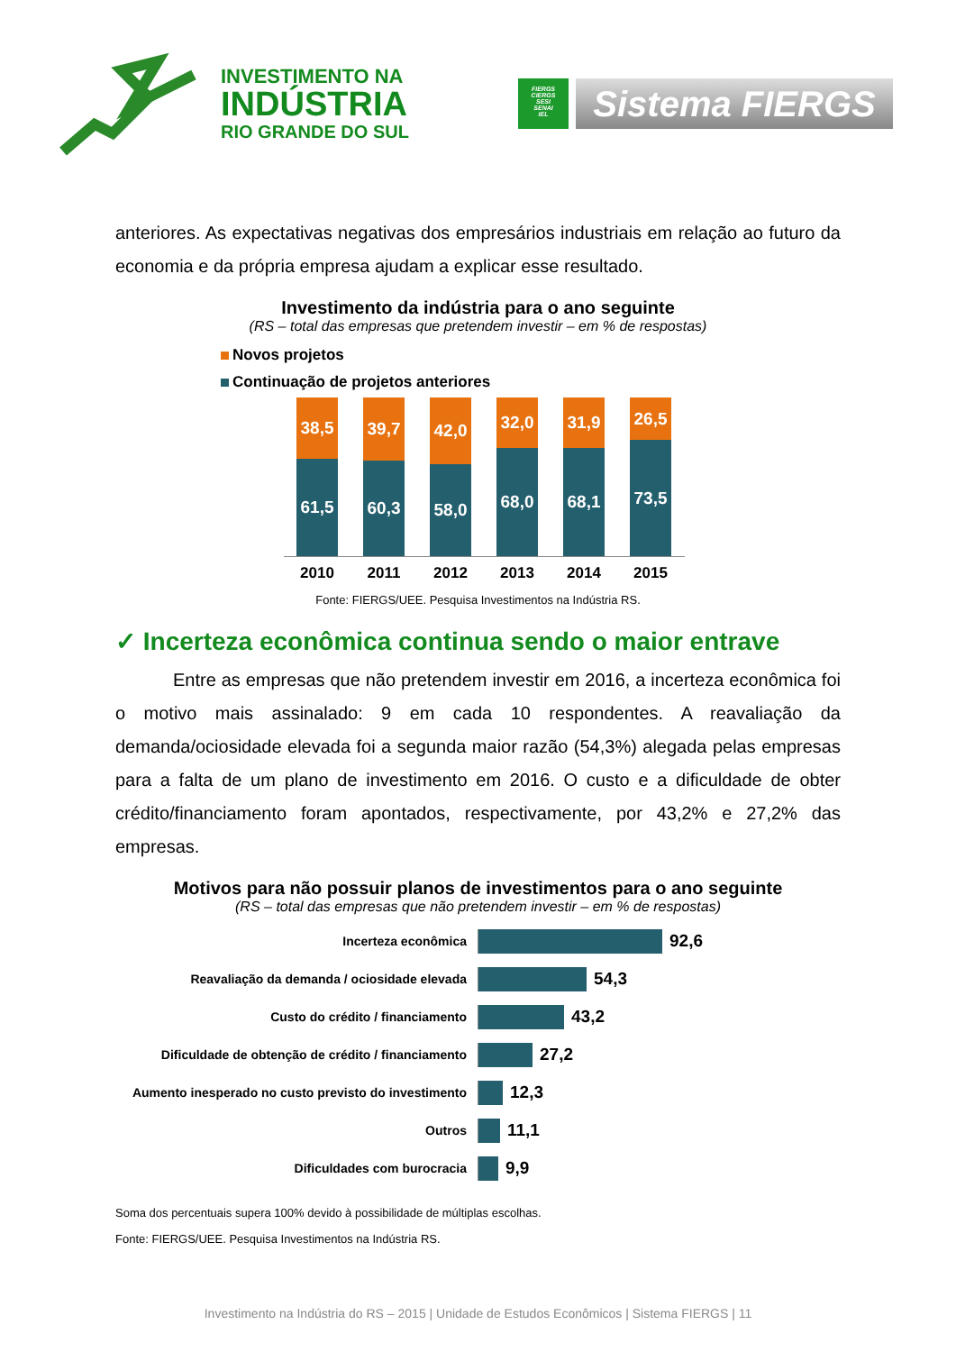INVESTIMENTO NA
INDÚSTRIA
RIO GRANDE DO SUL
FIERGS
CIERGS
SESI
SENAI
IEL
Sistema FIERGS
anteriores. As expectativas negativas dos empresários industriais em relação ao futuro da economia e da própria empresa ajudam a explicar esse resultado.
Investimento da indústria para o ano seguinte
(RS – total das empresas que pretendem investir – em % de respostas)
Novos projetos
Continuação de projetos anteriores
38,5
61,5
39,7
60,3
42,0
58,0
32,0
68,0
31,9
68,1
26,5
73,5
2010 2011 2012 2013 2014 2015
Fonte: FIERGS/UEE. Pesquisa Investimentos na Indústria RS.
✓ Incerteza econômica continua sendo o maior entrave
Entre as empresas que não pretendem investir em 2016, a incerteza econômica foi o motivo mais assinalado: 9 em cada 10 respondentes. A reavaliação da demanda/ociosidade elevada foi a segunda maior razão (54,3%) alegada pelas empresas para a falta de um plano de investimento em 2016. O custo e a dificuldade de obter crédito/financiamento foram apontados, respectivamente, por 43,2% e 27,2% das empresas.
Motivos para não possuir planos de investimentos para o ano seguinte
(RS – total das empresas que não pretendem investir – em % de respostas)
Incerteza econômica
92,6
Reavaliação da demanda / ociosidade elevada
54,3
Custo do crédito / financiamento
43,2
Dificuldade de obtenção de crédito / financiamento
27,2
Aumento inesperado no custo previsto do investimento
12,3
Outros
11,1
Dificuldades com burocracia
9,9
Soma dos percentuais supera 100% devido à possibilidade de múltiplas escolhas.
Fonte: FIERGS/UEE. Pesquisa Investimentos na Indústria RS.
Investimento na Indústria do RS – 2015 | Unidade de Estudos Econômicos | Sistema FIERGS | 11